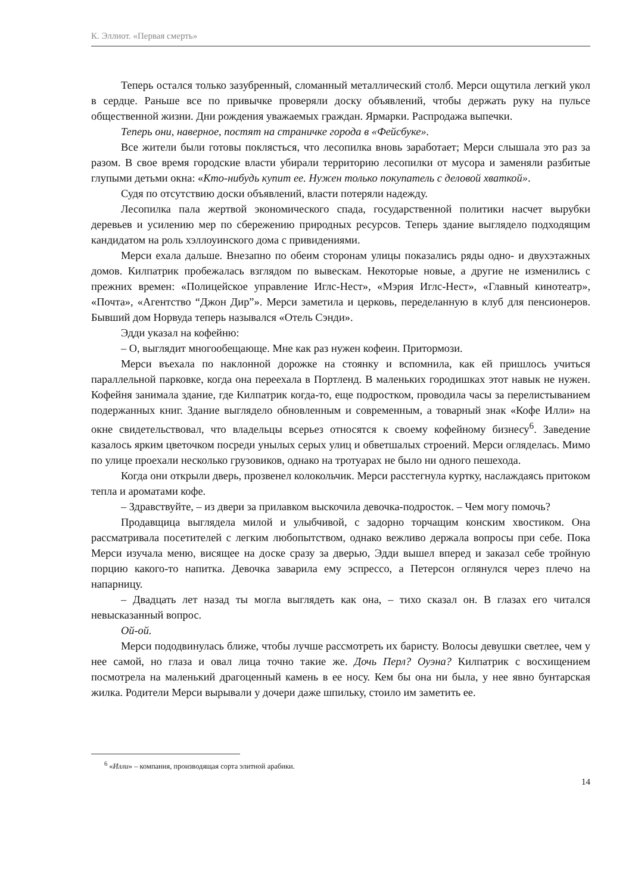К. Эллиот. «Первая смерть»
Теперь остался только зазубренный, сломанный металлический столб. Мерси ощутила легкий укол в сердце. Раньше все по привычке проверяли доску объявлений, чтобы держать руку на пульсе общественной жизни. Дни рождения уважаемых граждан. Ярмарки. Распродажа выпечки.
Теперь они, наверное, постят на страничке города в «Фейсбуке».
Все жители были готовы поклясться, что лесопилка вновь заработает; Мерси слышала это раз за разом. В свое время городские власти убирали территорию лесопилки от мусора и заменяли разбитые глупыми детьми окна: «Кто-нибудь купит ее. Нужен только покупатель с деловой хваткой».
Судя по отсутствию доски объявлений, власти потеряли надежду.
Лесопилка пала жертвой экономического спада, государственной политики насчет вырубки деревьев и усилению мер по сбережению природных ресурсов. Теперь здание выглядело подходящим кандидатом на роль хэллоуинского дома с привидениями.
Мерси ехала дальше. Внезапно по обеим сторонам улицы показались ряды одно- и двухэтажных домов. Килпатрик пробежалась взглядом по вывескам. Некоторые новые, а другие не изменились с прежних времен: «Полицейское управление Иглс-Нест», «Мэрия Иглс-Нест», «Главный кинотеатр», «Почта», «Агентство “Джон Дир”». Мерси заметила и церковь, переделанную в клуб для пенсионеров. Бывший дом Норвуда теперь назывался «Отель Сэнди».
Эдди указал на кофейню:
– О, выглядит многообещающе. Мне как раз нужен кофеин. Притормози.
Мерси въехала по наклонной дорожке на стоянку и вспомнила, как ей пришлось учиться параллельной парковке, когда она переехала в Портленд. В маленьких городишках этот навык не нужен. Кофейня занимала здание, где Килпатрик когда-то, еще подростком, проводила часы за перелистыванием подержанных книг. Здание выглядело обновленным и современным, а товарный знак «Кофе Илли» на окне свидетельствовал, что владельцы всерьез относятся к своему кофейному бизнесу<sup>6</sup>. Заведение казалось ярким цветочком посреди унылых серых улиц и обветшалых строений. Мерси огляделась. Мимо по улице проехали несколько грузовиков, однако на тротуарах не было ни одного пешехода.
Когда они открыли дверь, прозвенел колокольчик. Мерси расстегнула куртку, наслаждаясь притоком тепла и ароматами кофе.
– Здравствуйте, – из двери за прилавком выскочила девочка-подросток. – Чем могу помочь?
Продавщица выглядела милой и улыбчивой, с задорно торчащим конским хвостиком. Она рассматривала посетителей с легким любопытством, однако вежливо держала вопросы при себе. Пока Мерси изучала меню, висящее на доске сразу за дверью, Эдди вышел вперед и заказал себе тройную порцию какого-то напитка. Девочка заварила ему эспрессо, а Петерсон оглянулся через плечо на напарницу.
– Двадцать лет назад ты могла выглядеть как она, – тихо сказал он. В глазах его читался невысказанный вопрос.
Ой-ой.
Мерси пододвинулась ближе, чтобы лучше рассмотреть их баристу. Волосы девушки светлее, чем у нее самой, но глаза и овал лица точно такие же. Дочь Перл? Оуэна? Килпатрик с восхищением посмотрела на маленький драгоценный камень в ее носу. Кем бы она ни была, у нее явно бунтарская жилка. Родители Мерси вырывали у дочери даже шпильку, стоило им заметить ее.
<sup>6</sup> «Илли» – компания, производящая сорта элитной арабики.
14